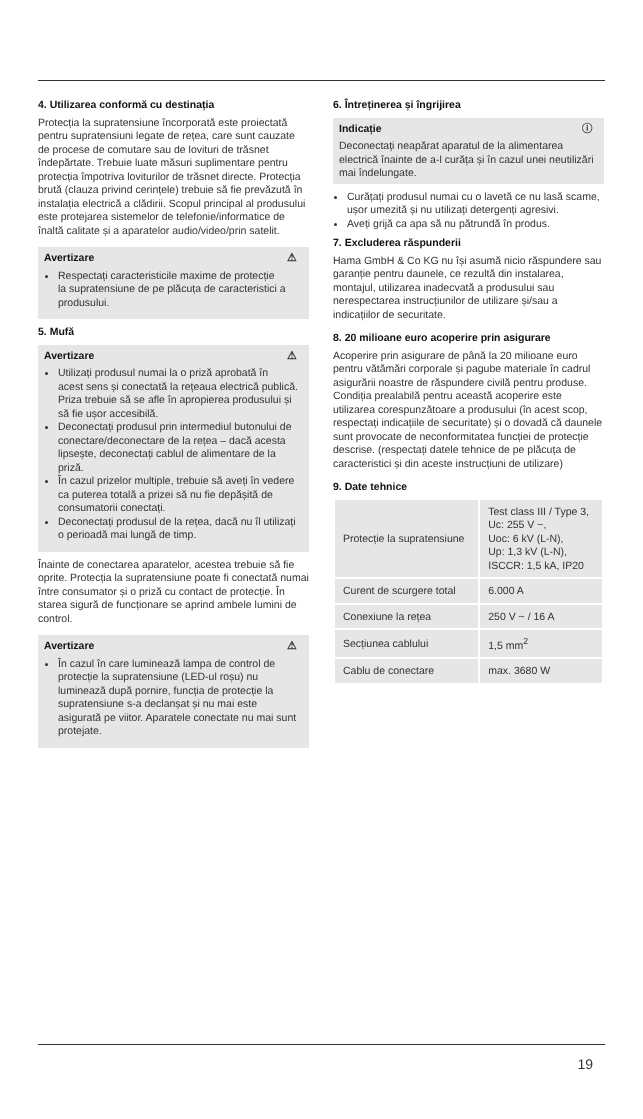4. Utilizarea conformă cu destinația
Protecția la supratensiune încorporată este proiectată pentru supratensiuni legate de rețea, care sunt cauzate de procese de comutare sau de lovituri de trăsnet îndepărtate. Trebuie luate măsuri suplimentare pentru protecția împotriva loviturilor de trăsnet directe. Protecția brută (clauza privind cerințele) trebuie să fie prevăzută în instalația electrică a clădirii. Scopul principal al produsului este protejarea sistemelor de telefonie/informatice de înaltă calitate și a aparatelor audio/video/prin satelit.
⚠
Avertizare
Respectați caracteristicile maxime de protecție la supratensiune de pe plăcuța de caracteristici a produsului.
5. Mufă
⚠
Avertizare
Utilizați produsul numai la o priză aprobată în acest sens și conectată la rețeaua electrică publică. Priza trebuie să se afle în apropierea produsului și să fie ușor accesibilă.
Deconectați produsul prin intermediul butonului de conectare/deconectare de la rețea – dacă acesta lipsește, deconectați cablul de alimentare de la priză.
În cazul prizelor multiple, trebuie să aveți în vedere ca puterea totală a prizei să nu fie depășită de consumatorii conectați.
Deconectați produsul de la rețea, dacă nu îl utilizați o perioadă mai lungă de timp.
Înainte de conectarea aparatelor, acestea trebuie să fie oprite. Protecția la supratensiune poate fi conectată numai între consumator și o priză cu contact de protecție. În starea sigură de funcționare se aprind ambele lumini de control.
⚠
Avertizare
În cazul în care luminează lampa de control de protecție la supratensiune (LED-ul roșu) nu luminează după pornire, funcția de protecție la supratensiune s-a declanșat și nu mai este asigurată pe viitor. Aparatele conectate nu mai sunt protejate.
6. Întreținerea și îngrijirea
ⓘ
Indicație
Deconectați neapărat aparatul de la alimentarea electrică înainte de a-l curăța și în cazul unei neutilizări mai îndelungate.
Curățați produsul numai cu o lavetă ce nu lasă scame, ușor umezită și nu utilizați detergenți agresivi.
Aveți grijă ca apa să nu pătrundă în produs.
7. Excluderea răspunderii
Hama GmbH & Co KG nu își asumă nicio răspundere sau garanție pentru daunele, ce rezultă din instalarea, montajul, utilizarea inadecvată a produsului sau nerespectarea instrucțiunilor de utilizare și/sau a indicațiilor de securitate.
8. 20 milioane euro acoperire prin asigurare
Acoperire prin asigurare de până la 20 milioane euro pentru vătămări corporale și pagube materiale în cadrul asigurării noastre de răspundere civilă pentru produse. Condiția prealabilă pentru această acoperire este utilizarea corespunzătoare a produsului (în acest scop, respectați indicațiile de securitate) și o dovadă că daunele sunt provocate de neconformitatea funcției de protecție descrise. (respectați datele tehnice de pe plăcuța de caracteristici și din aceste instrucțiuni de utilizare)
9. Date tehnice
| Protecție la supratensiune | Test class III / Type 3, Uc: 255 V ~, Uoc: 6 kV (L-N), Up: 1,3 kV (L-N), ISCCR: 1,5 kA, IP20 |
| Curent de scurgere total | 6.000 A |
| Conexiune la rețea | 250 V ~ / 16 A |
| Secțiunea cablului | 1,5 mm<sup>2</sup> |
| Cablu de conectare | max. 3680 W |
19